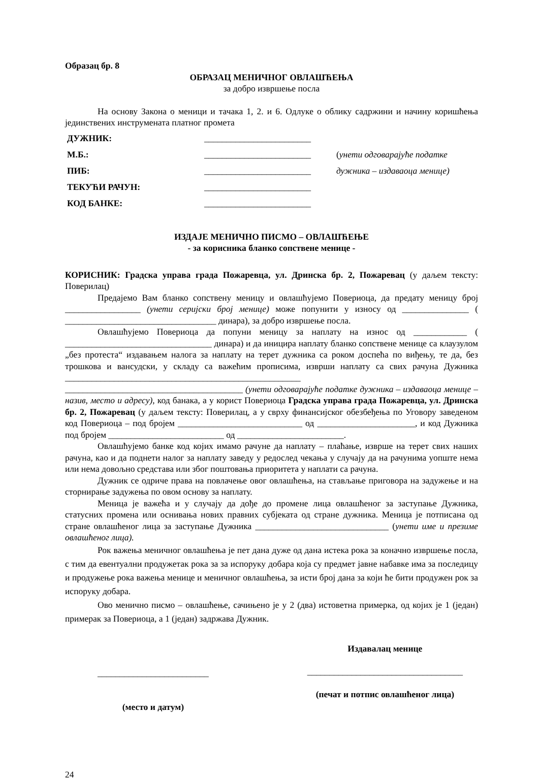Образац бр. 8
ОБРАЗАЦ МЕНИЧНОГ ОВЛАШЋЕЊА
за добро извршење посла
На основу Закона о меници и тачака 1, 2. и 6. Одлуке о облику садржини и начину коришћења јединствених инструмената платног промета
| ДУЖНИК: | ________________________ | |
| М.Б.: | ________________________ | ( унети одговарајуће податке |
| ПИБ: | ________________________ | дужника – издаваоца менице) |
| ТЕКУЋИ РАЧУН: | ________________________ | |
| КОД БАНКЕ: | ________________________ | |
ИЗДАЈЕ МЕНИЧНО ПИСМО – ОВЛАШЋЕЊЕ
- за корисника бланко сопствене менице -
КОРИСНИК: Градска управа града Пожаревца, ул. Дринска бр. 2, Пожаревац (у даљем тексту: Поверилац)
Предајемо Вам бланко сопствену меницу и овлашћујемо Повериоца, да предату меницу број _________________ (унети серијски број менице) може попунити у износу од _______________ ( __________________________________ динара), за добро извршење посла.
Овлашћујемо Повериоца да попуни меницу за наплату на износ од ____________ ( _________________________________ динара) и да иницира наплату бланко сопствене менице са клаузулом „без протеста“ издавањем налога за наплату на терет дужника са роком доспећа по виђењу, те да, без трошкова и вансудски, у складу са важећим прописима, изврши наплату са свих рачуна Дужника _____________________________________________________ ________________________________________ (унети одговарајуће податке дужника – издаваоца менице – назив, место и адресу), код банака, а у корист Повериоца Градска управа града Пожаревца, ул. Дринска бр. 2, Пожаревац (у даљем тексту: Поверилац, а у сврху финансијског обезбеђења по Уговору заведеном код Повериоца – под бројем ____________________________ од ______________________, и код Дужника под бројем __________________________ од ________________________.
Овлашћујемо банке код којих имамо рачуне да наплату – плаћање, изврше на терет свих наших рачуна, као и да поднети налог за наплату заведу у редослед чекања у случају да на рачунима уопште нема или нема довољно средстава или због поштовања приоритета у наплати са рачуна.
Дужник се одриче права на повлачење овог овлашћења, на стављање приговора на задужење и на сторнирање задужења по овом основу за наплату.
Меница је важећа и у случају да дође до промене лица овлашћеног за заступање Дужника, статусних промена или оснивања нових правних субјеката од стране дужника. Меница је потписана од стране овлашћеног лица за заступање Дужника ______________________________ (унети име и презиме овлашћеног лица).
Рок важења меничног овлашћења је пет дана дуже од дана истека рока за коначно извршење посла, с тим да евентуални продужетак рока за за испоруку добара која су предмет јавне набавке има за последицу и продужење рока важења менице и меничног овлашћења, за исти број дана за који ће бити продужен рок за испоруку добара.
Ово менично писмо – овлашћење, сачињено је у 2 (два) истоветна примерка, од којих је 1 (један) примерак за Повериоца, а 1 (један) задржава Дужник.
_________________________
(место и датум)
Издавалац менице
___________________________________
(печат и потпис овлашћеног лица)
24